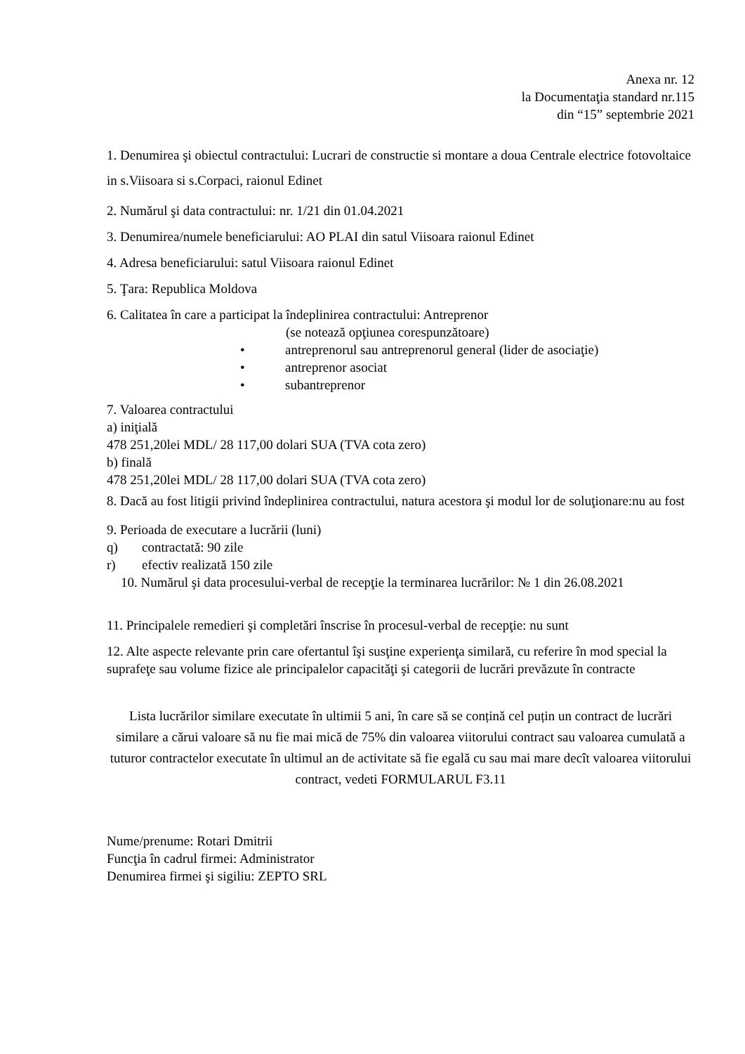Anexa nr. 12
la Documentaţia standard nr.115
din “15” septembrie 2021
1. Denumirea şi obiectul contractului: Lucrari de constructie si montare a doua Centrale electrice fotovoltaice in s.Viisoara si s.Corpaci, raionul Edinet
2. Numărul şi data contractului: nr. 1/21 din 01.04.2021
3. Denumirea/numele beneficiarului: AO PLAI din satul Viisoara raionul Edinet
4. Adresa beneficiarului: satul Viisoara raionul Edinet
5. Ţara: Republica Moldova
6. Calitatea în care a participat la îndeplinirea contractului: Antreprenor
(se notează opţiunea corespunzătoare)
• antreprenorul sau antreprenorul general (lider de asociaţie)
• antreprenor asociat
• subantreprenor
7. Valoarea contractului
a) iniţială
478 251,20lei MDL/ 28 117,00 dolari SUA (TVA cota zero)
b) finală
478 251,20lei MDL/ 28 117,00 dolari SUA (TVA cota zero)
8. Dacă au fost litigii privind îndeplinirea contractului, natura acestora şi modul lor de soluţionare:nu au fost
9. Perioada de executare a lucrării (luni)
q) contractată: 90 zile
r) efectiv realizată 150 zile
10. Numărul şi data procesului-verbal de recepţie la terminarea lucrărilor: № 1 din 26.08.2021
11. Principalele remedieri şi completări înscrise în procesul-verbal de recepţie: nu sunt
12. Alte aspecte relevante prin care ofertantul îşi susţine experienţa similară, cu referire în mod special la suprafeţe sau volume fizice ale principalelor capacităţi şi categorii de lucrări prevăzute în contracte
Lista lucrărilor similare executate în ultimii 5 ani, în care să se conțină cel puțin un contract de lucrări similare a cărui valoare să nu fie mai mică de 75% din valoarea viitorului contract sau valoarea cumulată a tuturor contractelor executate în ultimul an de activitate să fie egală cu sau mai mare decît valoarea viitorului contract, vedeti FORMULARUL F3.11
Nume/prenume: Rotari Dmitrii
Funcţia în cadrul firmei: Administrator
Denumirea firmei şi sigiliu: ZEPTO SRL